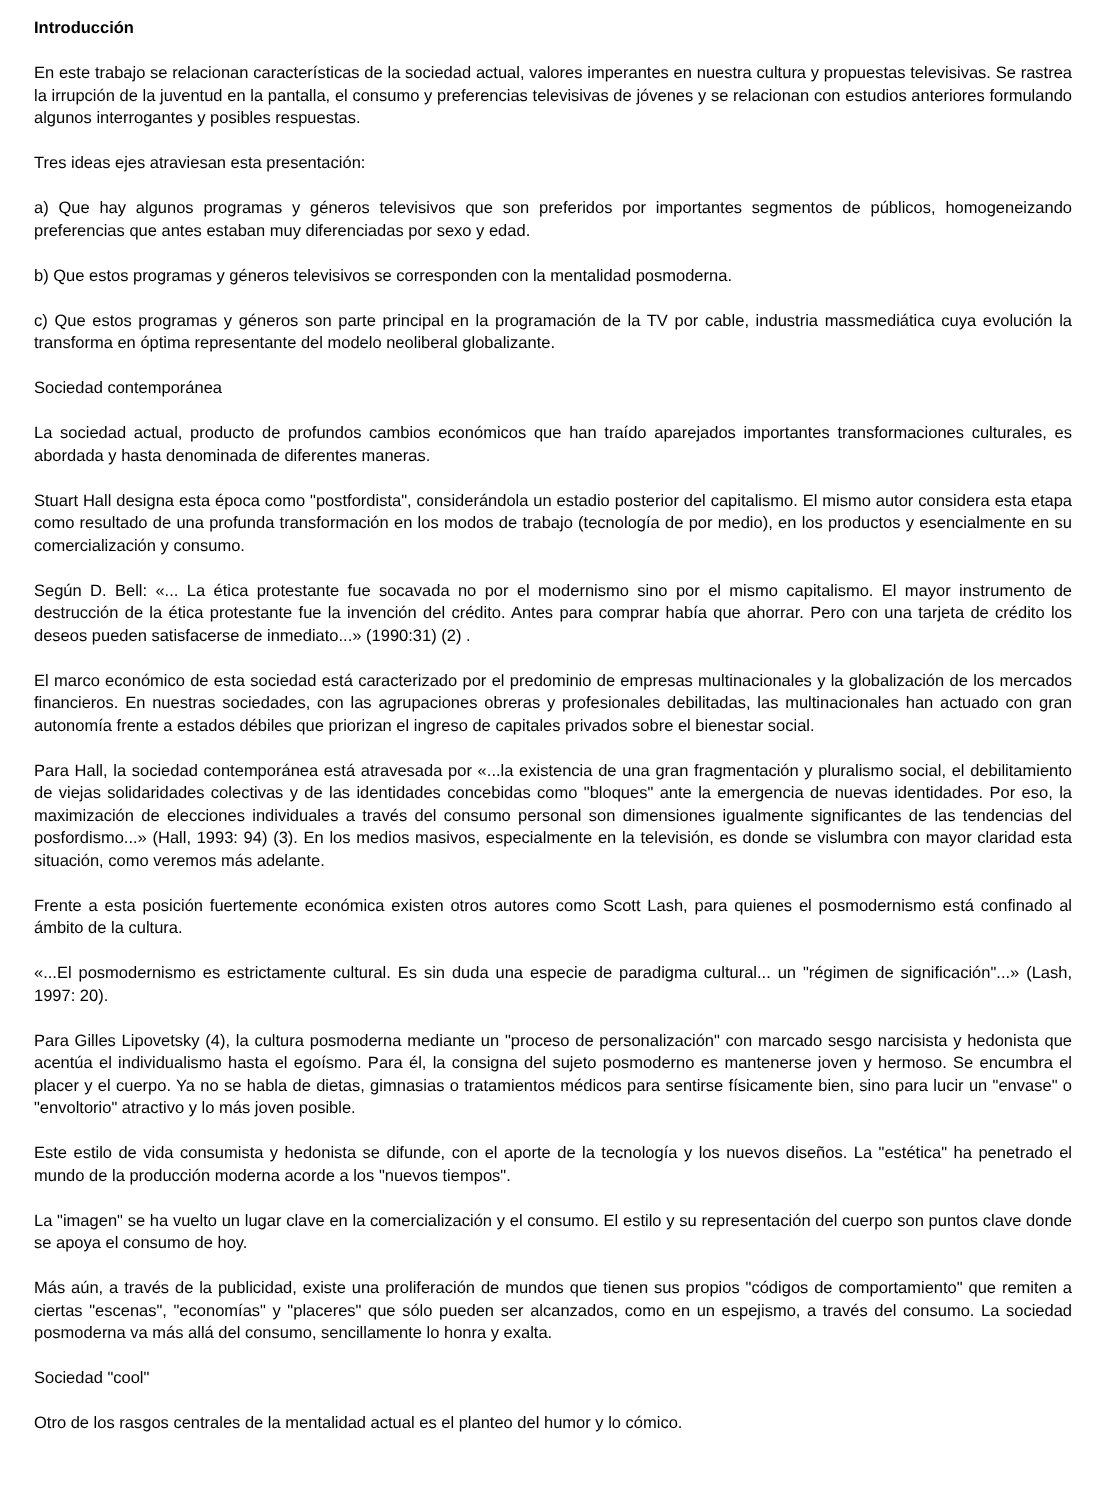Introducción
En este trabajo se relacionan características de la sociedad actual, valores imperantes en nuestra cultura y propuestas televisivas. Se rastrea la irrupción de la juventud en la pantalla, el consumo y preferencias televisivas de jóvenes y se relacionan con estudios anteriores formulando algunos interrogantes y posibles respuestas.
Tres ideas ejes atraviesan esta presentación:
a) Que hay algunos programas y géneros televisivos que son preferidos por importantes segmentos de públicos, homogeneizando preferencias que antes estaban muy diferenciadas por sexo y edad.
b) Que estos programas y géneros televisivos se corresponden con la mentalidad posmoderna.
c) Que estos programas y géneros son parte principal en la programación de la TV por cable, industria massmediática cuya evolución la transforma en óptima representante del modelo neoliberal globalizante.
Sociedad contemporánea
La sociedad actual, producto de profundos cambios económicos que han traído aparejados importantes transformaciones culturales, es abordada y hasta denominada de diferentes maneras.
Stuart Hall designa esta época como "postfordista", considerándola un estadio posterior del capitalismo. El mismo autor considera esta etapa como resultado de una profunda transformación en los modos de trabajo (tecnología de por medio), en los productos y esencialmente en su comercialización y consumo.
Según D. Bell: «... La ética protestante fue socavada no por el modernismo sino por el mismo capitalismo. El mayor instrumento de destrucción de la ética protestante fue la invención del crédito. Antes para comprar había que ahorrar. Pero con una tarjeta de crédito los deseos pueden satisfacerse de inmediato...» (1990:31) (2) .
El marco económico de esta sociedad está caracterizado por el predominio de empresas multinacionales y la globalización de los mercados financieros. En nuestras sociedades, con las agrupaciones obreras y profesionales debilitadas, las multinacionales han actuado con gran autonomía frente a estados débiles que priorizan el ingreso de capitales privados sobre el bienestar social.
Para Hall, la sociedad contemporánea está atravesada por «...la existencia de una gran fragmentación y pluralismo social, el debilitamiento de viejas solidaridades colectivas y de las identidades concebidas como "bloques" ante la emergencia de nuevas identidades. Por eso, la maximización de elecciones individuales a través del consumo personal son dimensiones igualmente significantes de las tendencias del posfordismo...» (Hall, 1993: 94) (3). En los medios masivos, especialmente en la televisión, es donde se vislumbra con mayor claridad esta situación, como veremos más adelante.
Frente a esta posición fuertemente económica existen otros autores como Scott Lash, para quienes el posmodernismo está confinado al ámbito de la cultura.
«...El posmodernismo es estrictamente cultural. Es sin duda una especie de paradigma cultural... un "régimen de significación"...» (Lash, 1997: 20).
Para Gilles Lipovetsky (4), la cultura posmoderna mediante un "proceso de personalización" con marcado sesgo narcisista y hedonista que acentúa el individualismo hasta el egoísmo. Para él, la consigna del sujeto posmoderno es mantenerse joven y hermoso. Se encumbra el placer y el cuerpo. Ya no se habla de dietas, gimnasias o tratamientos médicos para sentirse físicamente bien, sino para lucir un "envase" o "envoltorio" atractivo y lo más joven posible.
Este estilo de vida consumista y hedonista se difunde, con el aporte de la tecnología y los nuevos diseños. La "estética" ha penetrado el mundo de la producción moderna acorde a los "nuevos tiempos".
La "imagen" se ha vuelto un lugar clave en la comercialización y el consumo. El estilo y su representación del cuerpo son puntos clave donde se apoya el consumo de hoy.
Más aún, a través de la publicidad, existe una proliferación de mundos que tienen sus propios "códigos de comportamiento" que remiten a ciertas "escenas", "economías" y "placeres" que sólo pueden ser alcanzados, como en un espejismo, a través del consumo. La sociedad posmoderna va más allá del consumo, sencillamente lo honra y exalta.
Sociedad "cool"
Otro de los rasgos centrales de la mentalidad actual es el planteo del humor y lo cómico.